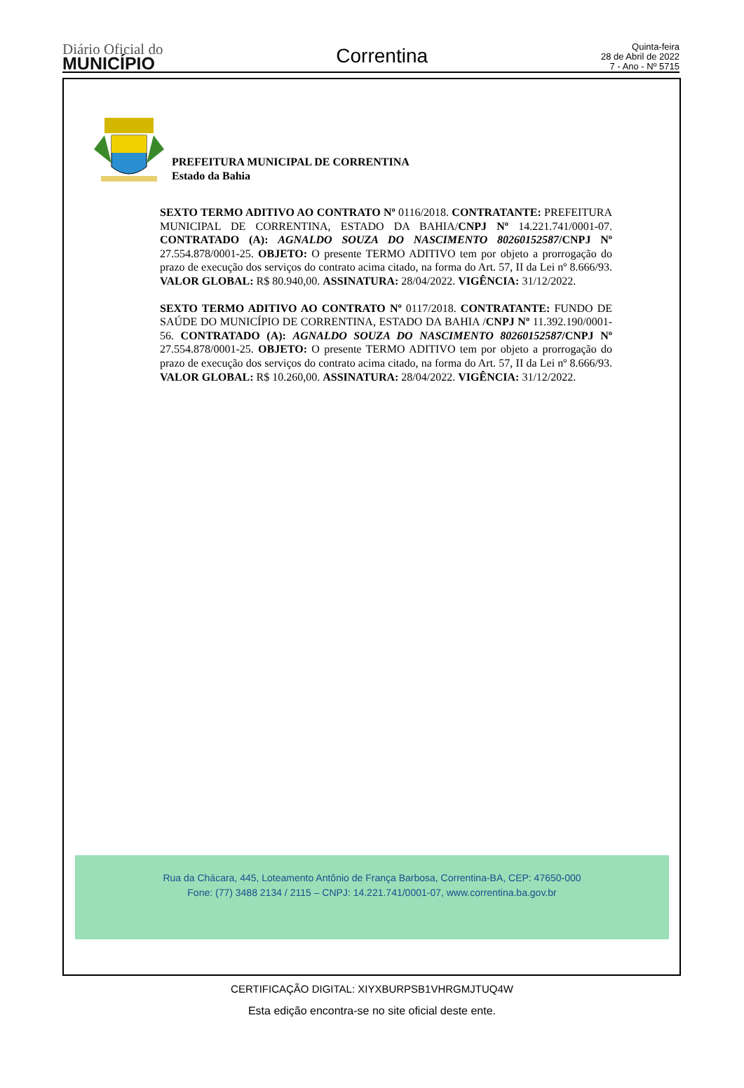Diário Oficial do
MUNICÍPIO
Correntina
Quinta-feira
28 de Abril de 2022
7 - Ano - Nº 5715
PREFEITURA MUNICIPAL DE CORRENTINA
Estado da Bahia
SEXTO TERMO ADITIVO AO CONTRATO Nº 0116/2018. CONTRATANTE: PREFEITURA MUNICIPAL DE CORRENTINA, ESTADO DA BAHIA/CNPJ Nº 14.221.741/0001-07. CONTRATADO (A): AGNALDO SOUZA DO NASCIMENTO 80260152587/CNPJ Nº 27.554.878/0001-25. OBJETO: O presente TERMO ADITIVO tem por objeto a prorrogação do prazo de execução dos serviços do contrato acima citado, na forma do Art. 57, II da Lei nº 8.666/93. VALOR GLOBAL: R$ 80.940,00. ASSINATURA: 28/04/2022. VIGÊNCIA: 31/12/2022.
SEXTO TERMO ADITIVO AO CONTRATO Nº 0117/2018. CONTRATANTE: FUNDO DE SAÚDE DO MUNICÍPIO DE CORRENTINA, ESTADO DA BAHIA /CNPJ Nº 11.392.190/0001-56. CONTRATADO (A): AGNALDO SOUZA DO NASCIMENTO 80260152587/CNPJ Nº 27.554.878/0001-25. OBJETO: O presente TERMO ADITIVO tem por objeto a prorrogação do prazo de execução dos serviços do contrato acima citado, na forma do Art. 57, II da Lei nº 8.666/93. VALOR GLOBAL: R$ 10.260,00. ASSINATURA: 28/04/2022. VIGÊNCIA: 31/12/2022.
Rua da Chácara, 445, Loteamento Antônio de França Barbosa, Correntina-BA, CEP: 47650-000
Fone: (77) 3488 2134 / 2115 – CNPJ: 14.221.741/0001-07, www.correntina.ba.gov.br
CERTIFICAÇÃO DIGITAL: XIYXBURPSB1VHRGMJTUQ4W
Esta edição encontra-se no site oficial deste ente.